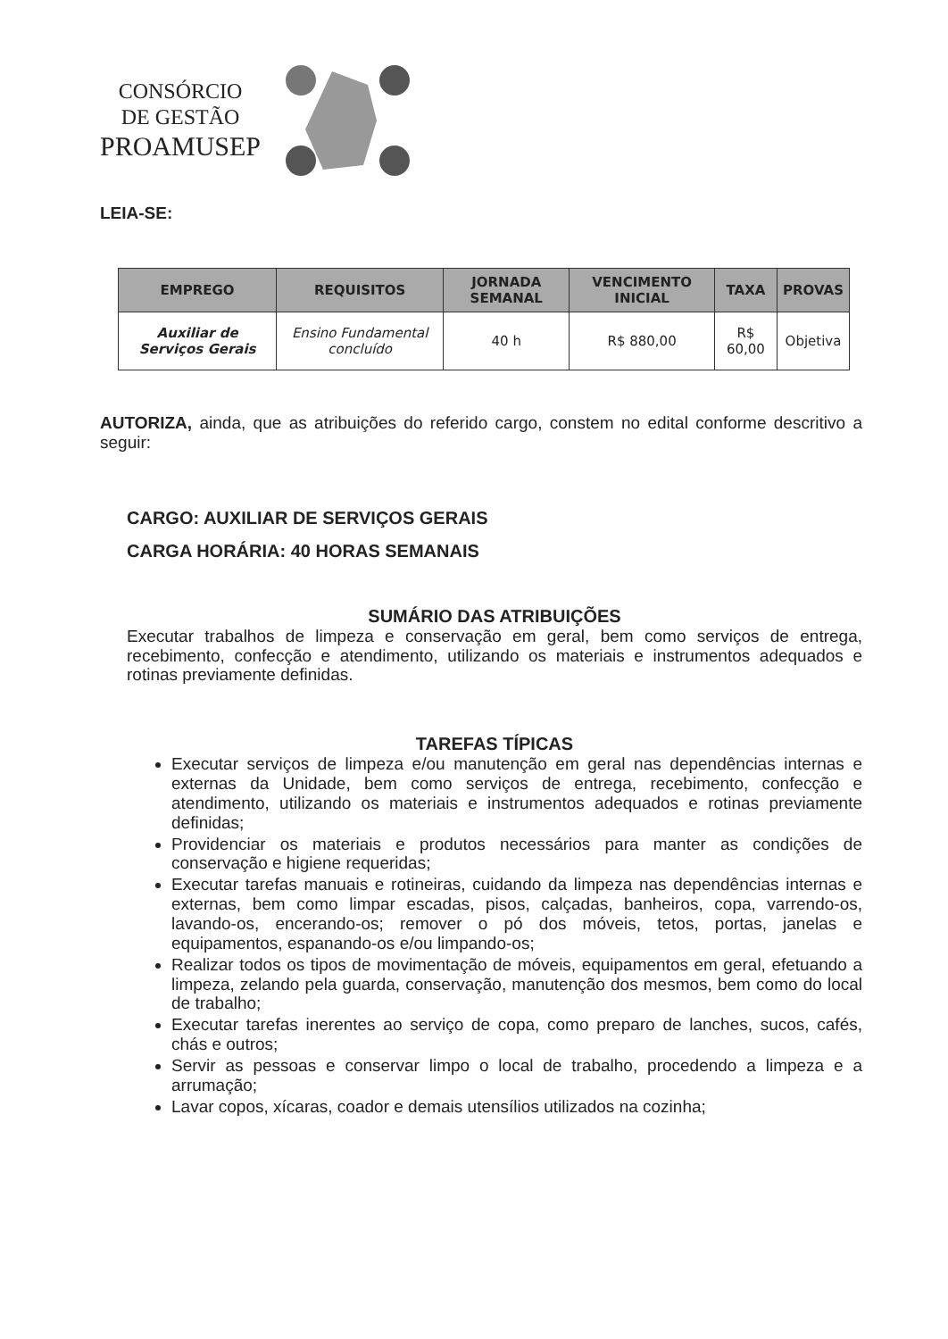CONSÓRCIO
DE GESTÃO
PROAMUSEP
LEIA-SE:
| EMPREGO | REQUISITOS | JORNADA SEMANAL | VENCIMENTO INICIAL | TAXA | PROVAS |
| --- | --- | --- | --- | --- | --- |
| Auxiliar de Serviços Gerais | Ensino Fundamental concluído | 40 h | R$ 880,00 | R$ 60,00 | Objetiva |
AUTORIZA, ainda, que as atribuições do referido cargo, constem no edital conforme descritivo a seguir:
CARGO: AUXILIAR DE SERVIÇOS GERAIS
CARGA HORÁRIA: 40 HORAS SEMANAIS
SUMÁRIO DAS ATRIBUIÇÕES
Executar trabalhos de limpeza e conservação em geral, bem como serviços de entrega, recebimento, confecção e atendimento, utilizando os materiais e instrumentos adequados e rotinas previamente definidas.
TAREFAS TÍPICAS
Executar serviços de limpeza e/ou manutenção em geral nas dependências internas e externas da Unidade, bem como serviços de entrega, recebimento, confecção e atendimento, utilizando os materiais e instrumentos adequados e rotinas previamente definidas;
Providenciar os materiais e produtos necessários para manter as condições de conservação e higiene requeridas;
Executar tarefas manuais e rotineiras, cuidando da limpeza nas dependências internas e externas, bem como limpar escadas, pisos, calçadas, banheiros, copa, varrendo-os, lavando-os, encerando-os; remover o pó dos móveis, tetos, portas, janelas e equipamentos, espanando-os e/ou limpando-os;
Realizar todos os tipos de movimentação de móveis, equipamentos em geral, efetuando a limpeza, zelando pela guarda, conservação, manutenção dos mesmos, bem como do local de trabalho;
Executar tarefas inerentes ao serviço de copa, como preparo de lanches, sucos, cafés, chás e outros;
Servir as pessoas e conservar limpo o local de trabalho, procedendo a limpeza e a arrumação;
Lavar copos, xícaras, coador e demais utensílios utilizados na cozinha;